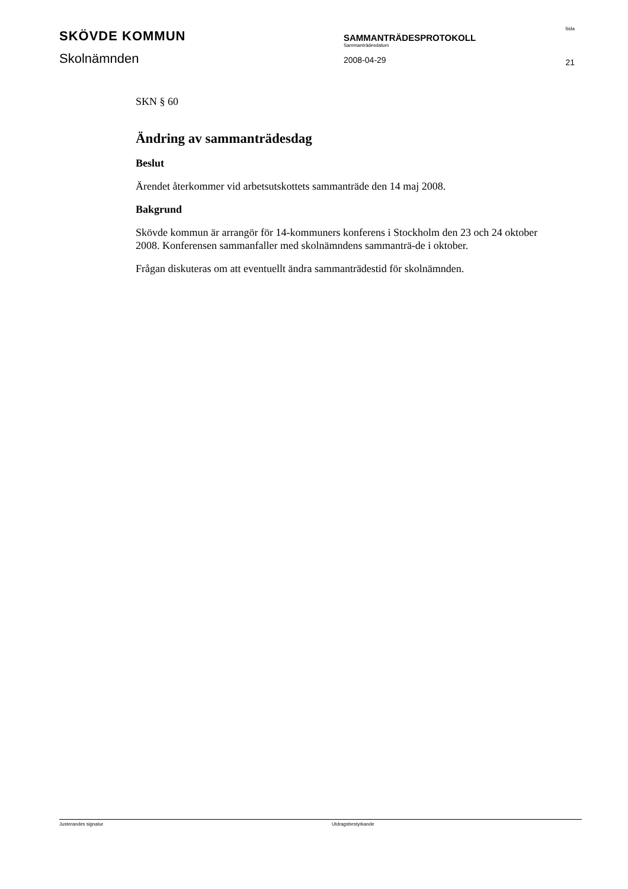SKÖVDE KOMMUN
Skolnämnden
SAMMANTRÄDESPROTOKOLL
Sammanträdesdatum
2008-04-29
Sida
21
SKN § 60
Ändring av sammanträdesdag
Beslut
Ärendet återkommer vid arbetsutskottets sammanträde den 14 maj 2008.
Bakgrund
Skövde kommun är arrangör för 14-kommuners konferens i Stockholm den 23 och 24 oktober 2008. Konferensen sammanfaller med skolnämndens sammanträ-de i oktober.
Frågan diskuteras om att eventuellt ändra sammanträdestid för skolnämnden.
Justerandes signatur Utdragsbestyrkande